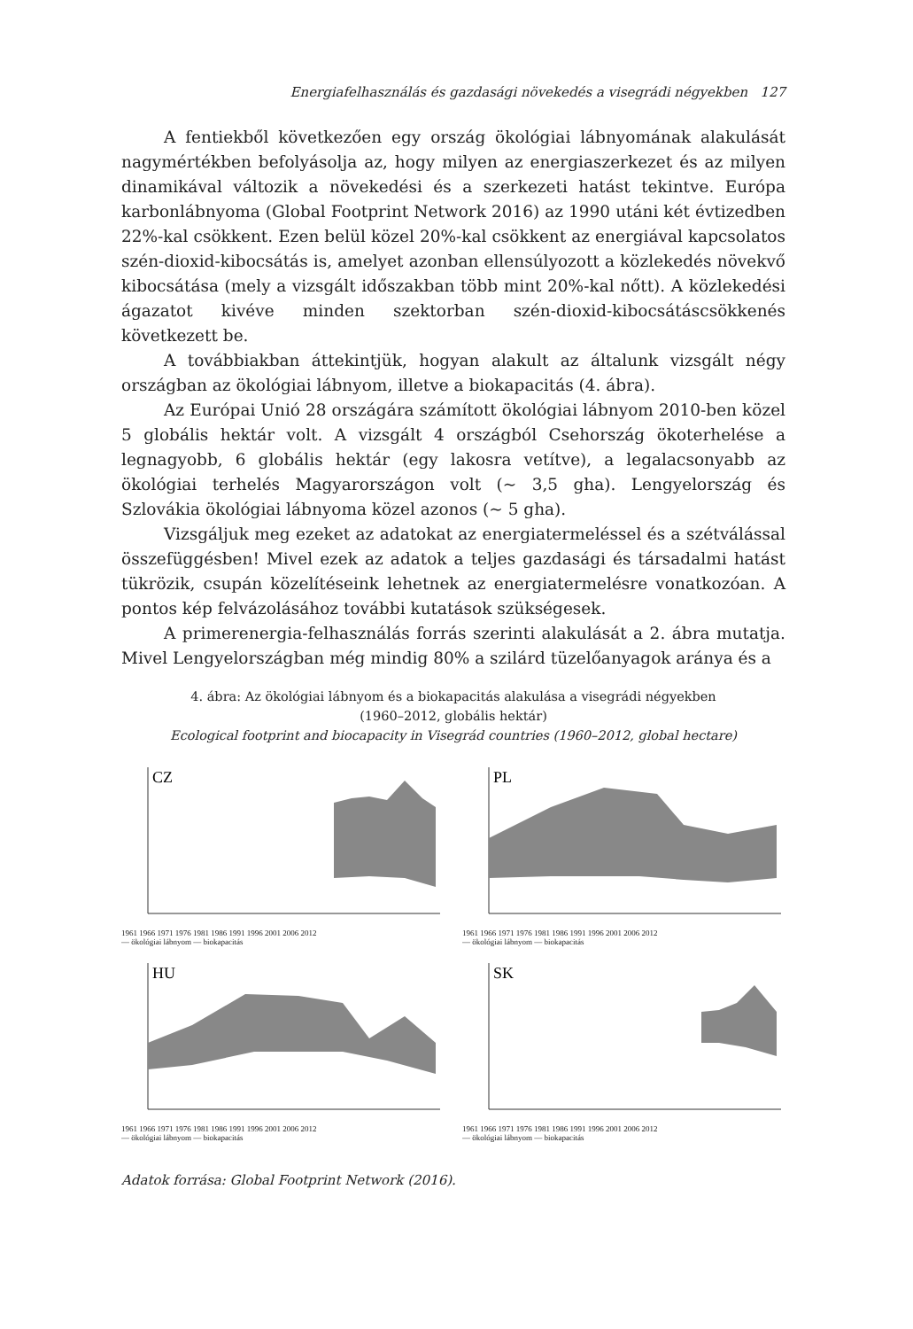Energiafelhasználás és gazdasági növekedés a visegrádi négyekben 127
A fentiekből következően egy ország ökológiai lábnyomának alakulását nagymértékben befolyásolja az, hogy milyen az energiaszerkezet és az milyen dinamikával változik a növekedési és a szerkezeti hatást tekintve. Európa karbonlábnyoma (Global Footprint Network 2016) az 1990 utáni két évtizedben 22%-kal csökkent. Ezen belül közel 20%-kal csökkent az energiával kapcsolatos szén-dioxid-kibocsátás is, amelyet azonban ellensúlyozott a közlekedés növekvő kibocsátása (mely a vizsgált időszakban több mint 20%-kal nőtt). A közlekedési ágazatot kivéve minden szektorban szén-dioxid-kibocsátáscsökkenés következett be.
A továbbiakban áttekintjük, hogyan alakult az általunk vizsgált négy országban az ökológiai lábnyom, illetve a biokapacitás (4. ábra).
Az Európai Unió 28 országára számított ökológiai lábnyom 2010-ben közel 5 globális hektár volt. A vizsgált 4 országból Csehország ökoterhelése a legnagyobb, 6 globális hektár (egy lakosra vetítve), a legalacsonyabb az ökológiai terhelés Magyarországon volt (~ 3,5 gha). Lengyelország és Szlovákia ökológiai lábnyoma közel azonos (~ 5 gha).
Vizsgáljuk meg ezeket az adatokat az energiatermeléssel és a szétválással összefüggésben! Mivel ezek az adatok a teljes gazdasági és társadalmi hatást tükrözik, csupán közelítéseink lehetnek az energiatermelésre vonatkozóan. A pontos kép felvázolásához további kutatások szükségesek.
A primerenergia-felhasználás forrás szerinti alakulását a 2. ábra mutatja. Mivel Lengyelországban még mindig 80% a szilárd tüzelőanyagok aránya és a
4. ábra: Az ökológiai lábnyom és a biokapacitás alakulása a visegrádi négyekben
(1960–2012, globális hektár)
Ecological footprint and biocapacity in Visegrád countries (1960–2012, global hectare)
CZ
1961 1966 1971 1976 1981 1986 1991 1996 2001 2006 2012
— ökológiai lábnyom — biokapacitás
PL
1961 1966 1971 1976 1981 1986 1991 1996 2001 2006 2012
— ökológiai lábnyom — biokapacitás
HU
1961 1966 1971 1976 1981 1986 1991 1996 2001 2006 2012
— ökológiai lábnyom — biokapacitás
SK
1961 1966 1971 1976 1981 1986 1991 1996 2001 2006 2012
— ökológiai lábnyom — biokapacitás
Adatok forrása: Global Footprint Network (2016).